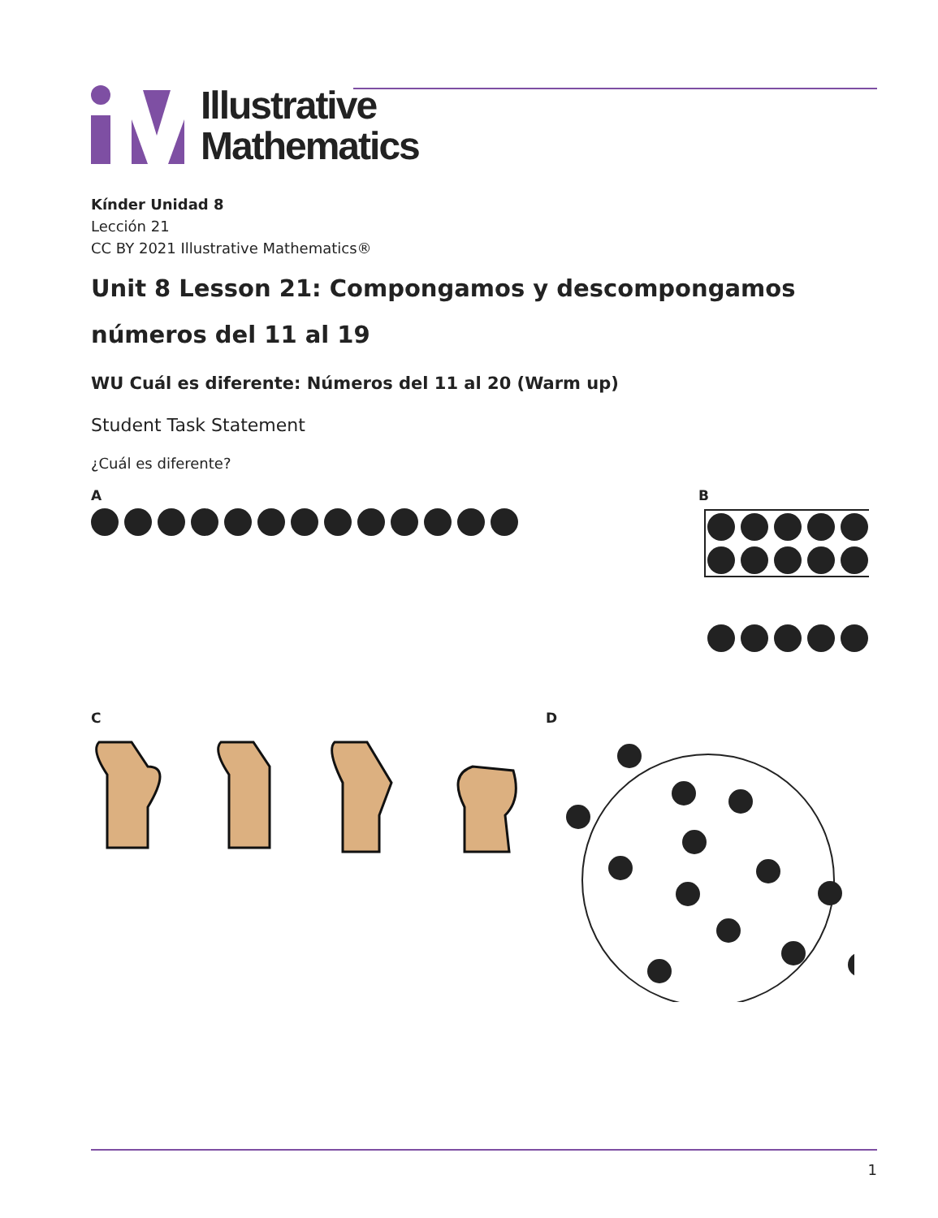Illustrative
Mathematics
Kínder Unidad 8
Lección 21
CC BY 2021 Illustrative Mathematics®
Unit 8 Lesson 21: Compongamos y descompongamos números del 11 al 19
WU Cuál es diferente: Números del 11 al 20 (Warm up)
Student Task Statement
¿Cuál es diferente?
A B
C D
1